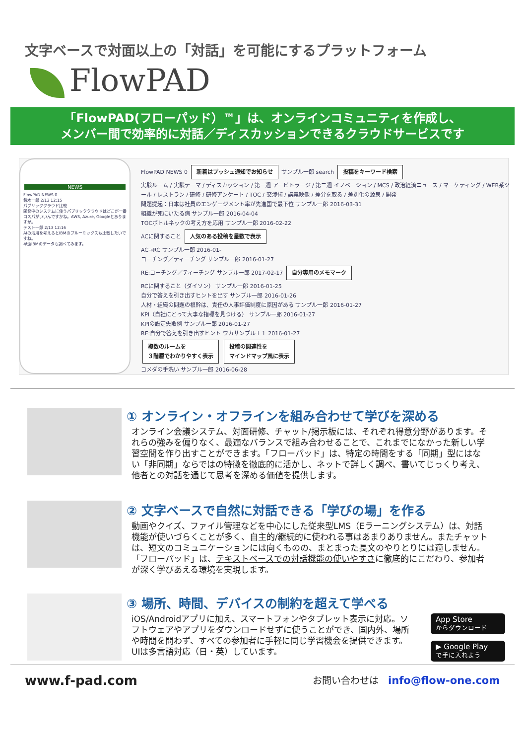文字ベースで対面以上の「対話」を可能にするプラットフォーム
FlowPAD
「FlowPAD(フローパッド）™」は、オンラインコミュニティを作成し、
メンバー間で効率的に対話／ディスカッションできるクラウドサービスです
NEWS
FlowPAD NEWS 0
鈴木一郎 2/13 12:15
パブリッククラウド比較
開発中のシステムに使うパブリッククラウドはどこが一番コスパがいいんですかね。AWS, Azure, Googleとありますが。
テスト一郎 2/13 12:16
AIの活用を考えるとIBMのブルーミックスも比較したいですね。
早速IBMのデータも調べてみます。
FlowPAD NEWS 0 新着はプッシュ通知でお知らせ サンプル一郎 search 投稿をキーワード検索
実験ルーム / 実験テーマ / ディスカッション / 第一週 アービトラージ / 第二週 イノベーション / MCS / 政治経済ニュース / マーケティング / WEB系ツール / レストラン / 研修 / 研修アンケート / TOC / 交渉術 / 講義映像 / 差分を取る / 差別化の源泉 / 開発
問題提起：日本は社員のエンゲージメント率が先進国で最下位 サンプル一郎 2016-03-31
組織が死にいたる病 サンプル一郎 2016-04-04
TOCボトルネックの考え方を応用 サンプル一郎 2016-02-22
ACに関すること 人気のある投稿を星数で表示
AC→RC サンプル一郎 2016-01-
コーチング／ティーチング サンプル一郎 2016-01-27
RE:コーチング／ティーチング サンプル一郎 2017-02-17 自分専用のメモマーク
RCに関すること（ダイソン） サンプル一郎 2016-01-25
自分で答えを引き出すヒントを出す サンプル一郎 2016-01-26
人材・組織の問題の根幹は、責任の人事評価制度に原因がある サンプル一郎 2016-01-27
KPI（自社にとって大事な指標を見つける） サンプル一郎 2016-01-27
KPIの設定失敗例 サンプル一郎 2016-01-27
RE:自分で答えを引き出すヒント ワカサンプル＋１ 2016-01-27
複数のルームを
３階層でわかりやすく表示 投稿の関連性を
マインドマップ風に表示
コメダの手洗い サンプル一郎 2016-06-28
① オンライン・オフラインを組み合わせて学びを深める
オンライン会議システム、対面研修、チャット/掲示板には、それぞれ得意分野があります。それらの強みを偏りなく、最適なバランスで組み合わせることで、これまでになかった新しい学習空間を作り出すことができます。「フローパッド」は、特定の時間をする「同期」型にはない「非同期」ならではの特徴を徹底的に活かし、ネットで詳しく調べ、書いてじっくり考え、他者との対話を通じて思考を深める価値を提供します。
② 文字ベースで自然に対話できる「学びの場」を作る
動画やクイズ、ファイル管理などを中心にした従来型LMS（Eラーニングシステム）は、対話機能が使いづらくことが多く、自主的/継続的に使われる事はあまりありません。またチャットは、短文のコミュニケーションには向くものの、まとまった長文のやりとりには適しません。「フローパッド」は、テキストベースでの対話機能の使いやすさに徹底的にこだわり、参加者が深く学びあえる環境を実現します。
③ 場所、時間、デバイスの制約を超えて学べる
iOS/Androidアプリに加え、スマートフォンやタブレット表示に対応。ソフトウェアやアプリをダウンロードせずに使うことができ、国内外、場所や時間を問わず、すべての参加者に手軽に同じ学習機会を提供できます。UIは多言語対応（日・英）しています。
App Store
からダウンロード
▶ Google Play
で手に入れよう
www.f-pad.com
お問い合わせは　info@flow-one.com